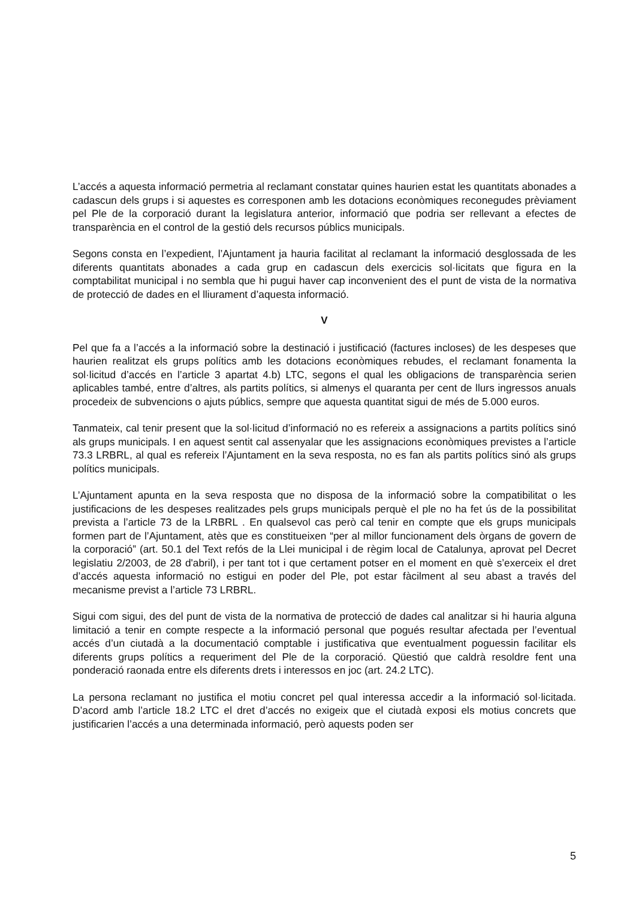L’accés a aquesta informació permetria al reclamant constatar quines haurien estat les quantitats abonades a cadascun dels grups i si aquestes es corresponen amb les dotacions econòmiques reconegudes prèviament pel Ple de la corporació durant la legislatura anterior, informació que podria ser rellevant a efectes de transparència en el control de la gestió dels recursos públics municipals.
Segons consta en l’expedient, l’Ajuntament ja hauria facilitat al reclamant la informació desglossada de les diferents quantitats abonades a cada grup en cadascun dels exercicis sol·licitats que figura en la comptabilitat municipal i no sembla que hi pugui haver cap inconvenient des el punt de vista de la normativa de protecció de dades en el lliurament d’aquesta informació.
V
Pel que fa a l’accés a la informació sobre la destinació i justificació (factures incloses) de les despeses que haurien realitzat els grups polítics amb les dotacions econòmiques rebudes, el reclamant fonamenta la sol·licitud d’accés en l’article 3 apartat 4.b) LTC, segons el qual les obligacions de transparència serien aplicables també, entre d’altres, als partits polítics, si almenys el quaranta per cent de llurs ingressos anuals procedeix de subvencions o ajuts públics, sempre que aquesta quantitat sigui de més de 5.000 euros.
Tanmateix, cal tenir present que la sol·licitud d’informació no es refereix a assignacions a partits polítics sinó als grups municipals. I en aquest sentit cal assenyalar que les assignacions econòmiques previstes a l’article 73.3 LRBRL, al qual es refereix l’Ajuntament en la seva resposta, no es fan als partits polítics sinó als grups polítics municipals.
L’Ajuntament apunta en la seva resposta que no disposa de la informació sobre la compatibilitat o les justificacions de les despeses realitzades pels grups municipals perquè el ple no ha fet ús de la possibilitat prevista a l’article 73 de la LRBRL . En qualsevol cas però cal tenir en compte que els grups municipals formen part de l’Ajuntament, atès que es constitueixen “per al millor funcionament dels òrgans de govern de la corporació” (art. 50.1 del Text refós de la Llei municipal i de règim local de Catalunya, aprovat pel Decret legislatiu 2/2003, de 28 d'abril), i per tant tot i que certament potser en el moment en què s’exerceix el dret d’accés aquesta informació no estigui en poder del Ple, pot estar fàcilment al seu abast a través del mecanisme previst a l’article 73 LRBRL.
Sigui com sigui, des del punt de vista de la normativa de protecció de dades cal analitzar si hi hauria alguna limitació a tenir en compte respecte a la informació personal que pogués resultar afectada per l’eventual accés d’un ciutadà a la documentació comptable i justificativa que eventualment poguessin facilitar els diferents grups polítics a requeriment del Ple de la corporació. Qüestió que caldrà resoldre fent una ponderació raonada entre els diferents drets i interessos en joc (art. 24.2 LTC).
La persona reclamant no justifica el motiu concret pel qual interessa accedir a la informació sol·licitada. D’acord amb l’article 18.2 LTC el dret d’accés no exigeix que el ciutadà exposi els motius concrets que justificarien l’accés a una determinada informació, però aquests poden ser
5